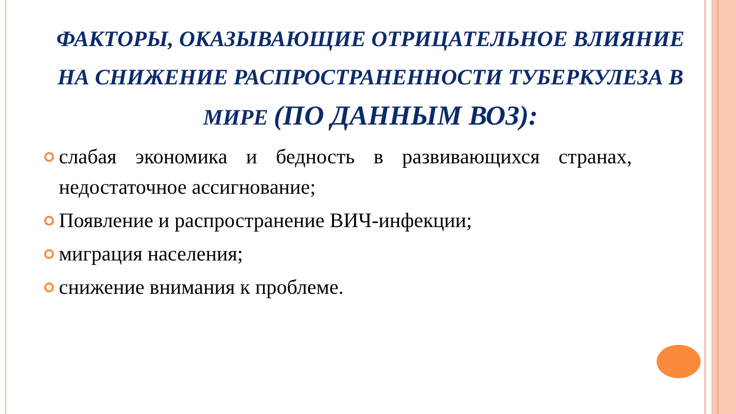ФАКТОРЫ, ОКАЗЫВАЮЩИЕ ОТРИЦАТЕЛЬНОЕ ВЛИЯНИЕ НА СНИЖЕНИЕ РАСПРОСТРАНЕННОСТИ ТУБЕРКУЛЕЗА В МИРЕ (ПО ДАННЫМ ВОЗ):
слабая экономика и бедность в развивающихся странах, недостаточное ассигнование;
Появление и распространение ВИЧ-инфекции;
миграция населения;
снижение внимания к проблеме.